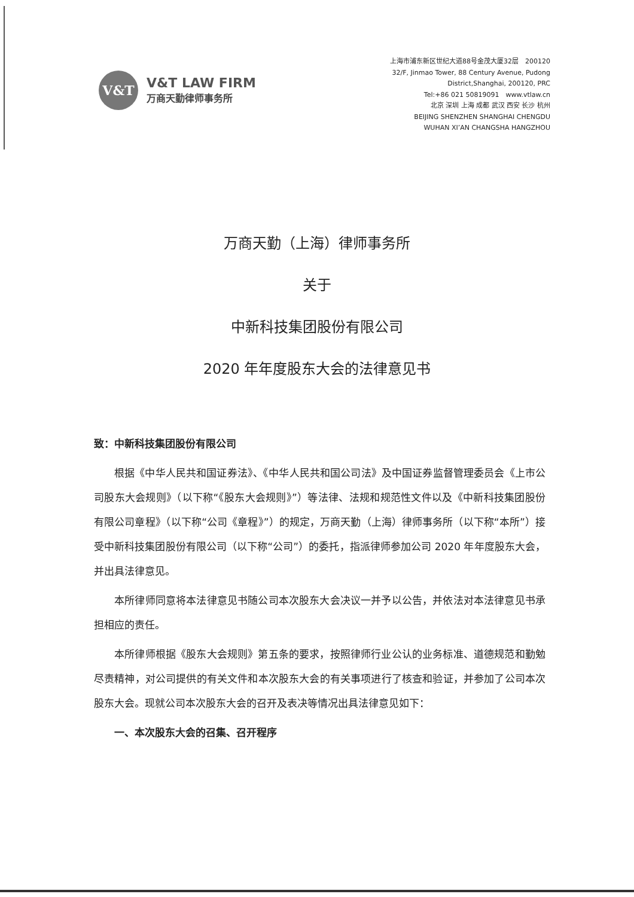V&T
V&T LAW FIRM
万商天勤律师事务所
上海市浦东新区世纪大道88号金茂大厦32层　200120
32/F, Jinmao Tower, 88 Century Avenue, Pudong
District,Shanghai, 200120, PRC
Tel:+86 021 50819091　www.vtlaw.cn
北京 深圳 上海 成都 武汉 西安 长沙 杭州
BEIJING SHENZHEN SHANGHAI CHENGDU
WUHAN XI’AN CHANGSHA HANGZHOU
万商天勤（上海）律师事务所
关于
中新科技集团股份有限公司
2020 年年度股东大会的法律意见书
致：中新科技集团股份有限公司
根据《中华人民共和国证券法》、《中华人民共和国公司法》及中国证券监督管理委员会《上市公司股东大会规则》（以下称“《股东大会规则》”）等法律、法规和规范性文件以及《中新科技集团股份有限公司章程》（以下称“公司《章程》”）的规定，万商天勤（上海）律师事务所（以下称“本所”）接受中新科技集团股份有限公司（以下称“公司”）的委托，指派律师参加公司 2020 年年度股东大会，并出具法律意见。
本所律师同意将本法律意见书随公司本次股东大会决议一并予以公告，并依法对本法律意见书承担相应的责任。
本所律师根据《股东大会规则》第五条的要求，按照律师行业公认的业务标准、道德规范和勤勉尽责精神，对公司提供的有关文件和本次股东大会的有关事项进行了核查和验证，并参加了公司本次股东大会。现就公司本次股东大会的召开及表决等情况出具法律意见如下：
一、本次股东大会的召集、召开程序